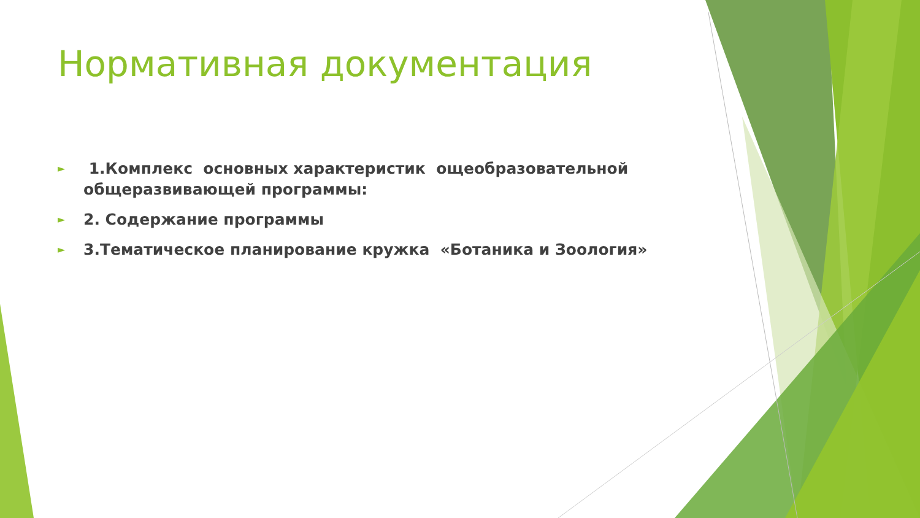Нормативная документация
► 1.Комплекс основных характеристик ощеобразовательной общеразвивающей программы:
► 2. Содержание программы
► 3.Тематическое планирование кружка «Ботаника и Зоология»